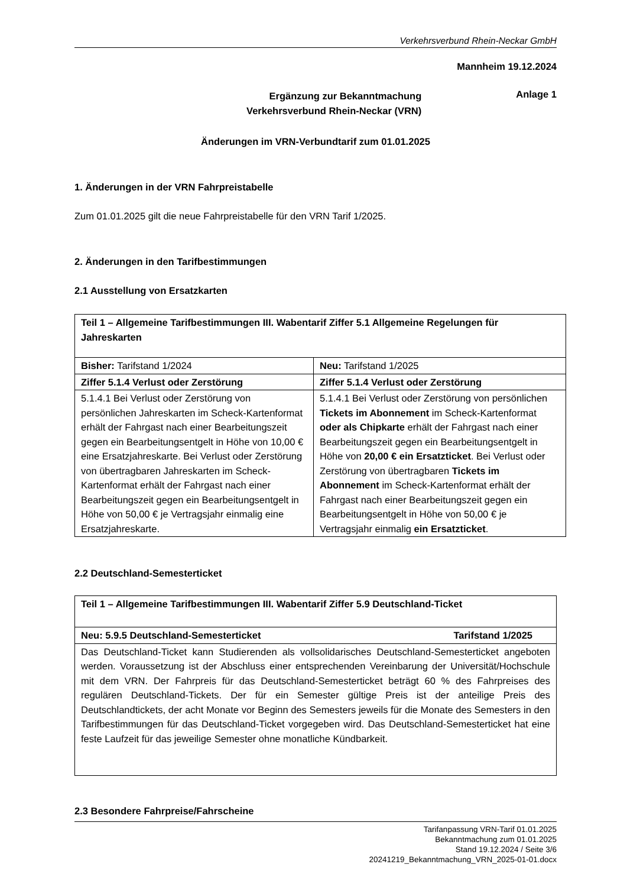Verkehrsverbund Rhein-Neckar GmbH
Mannheim 19.12.2024
Ergänzung zur Bekanntmachung
Verkehrsverbund Rhein-Neckar (VRN)
Anlage 1
Änderungen im VRN-Verbundtarif zum 01.01.2025
1. Änderungen in der VRN Fahrpreistabelle
Zum 01.01.2025 gilt die neue Fahrpreistabelle für den VRN Tarif 1/2025.
2. Änderungen in den Tarifbestimmungen
2.1 Ausstellung von Ersatzkarten
| Teil 1 – Allgemeine Tarifbestimmungen III. Wabentarif Ziffer 5.1 Allgemeine Regelungen für Jahreskarten | |
| Bisher: Tarifstand 1/2024 | Neu: Tarifstand 1/2025 |
| Ziffer 5.1.4 Verlust oder Zerstörung | Ziffer 5.1.4 Verlust oder Zerstörung |
| 5.1.4.1 Bei Verlust oder Zerstörung von persönlichen Jahreskarten im Scheck-Kartenformat erhält der Fahrgast nach einer Bearbeitungszeit gegen ein Bearbeitungsentgelt in Höhe von 10,00 € eine Ersatzjahreskarte. Bei Verlust oder Zerstörung von übertragbaren Jahreskarten im Scheck-Kartenformat erhält der Fahrgast nach einer Bearbeitungszeit gegen ein Bearbeitungsentgelt in Höhe von 50,00 € je Vertragsjahr einmalig eine Ersatzjahreskarte. | 5.1.4.1 Bei Verlust oder Zerstörung von persönlichen Tickets im Abonnement im Scheck-Kartenformat oder als Chipkarte erhält der Fahrgast nach einer Bearbeitungszeit gegen ein Bearbeitungsentgelt in Höhe von 20,00 € ein Ersatzticket . Bei Verlust oder Zerstörung von übertragbaren Tickets im Abonnement im Scheck-Kartenformat erhält der Fahrgast nach einer Bearbeitungszeit gegen ein Bearbeitungsentgelt in Höhe von 50,00 € je Vertragsjahr einmalig ein Ersatzticket . |
2.2 Deutschland-Semesterticket
| Teil 1 – Allgemeine Tarifbestimmungen III. Wabentarif Ziffer 5.9 Deutschland-Ticket |
| Tarifstand 1/2025 Neu: 5.9.5 Deutschland-Semesterticket |
| Das Deutschland-Ticket kann Studierenden als vollsolidarisches Deutschland-Semesterticket angeboten werden. Voraussetzung ist der Abschluss einer entsprechenden Vereinbarung der Universität/Hochschule mit dem VRN. Der Fahrpreis für das Deutschland-Semesterticket beträgt 60 % des Fahrpreises des regulären Deutschland-Tickets. Der für ein Semester gültige Preis ist der anteilige Preis des Deutschlandtickets, der acht Monate vor Beginn des Semesters jeweils für die Monate des Semesters in den Tarifbestimmungen für das Deutschland-Ticket vorgegeben wird. Das Deutschland-Semesterticket hat eine feste Laufzeit für das jeweilige Semester ohne monatliche Kündbarkeit. |
2.3 Besondere Fahrpreise/Fahrscheine
Tarifanpassung VRN-Tarif 01.01.2025
Bekanntmachung zum 01.01.2025
Stand 19.12.2024 / Seite 3/6
20241219_Bekanntmachung_VRN_2025-01-01.docx